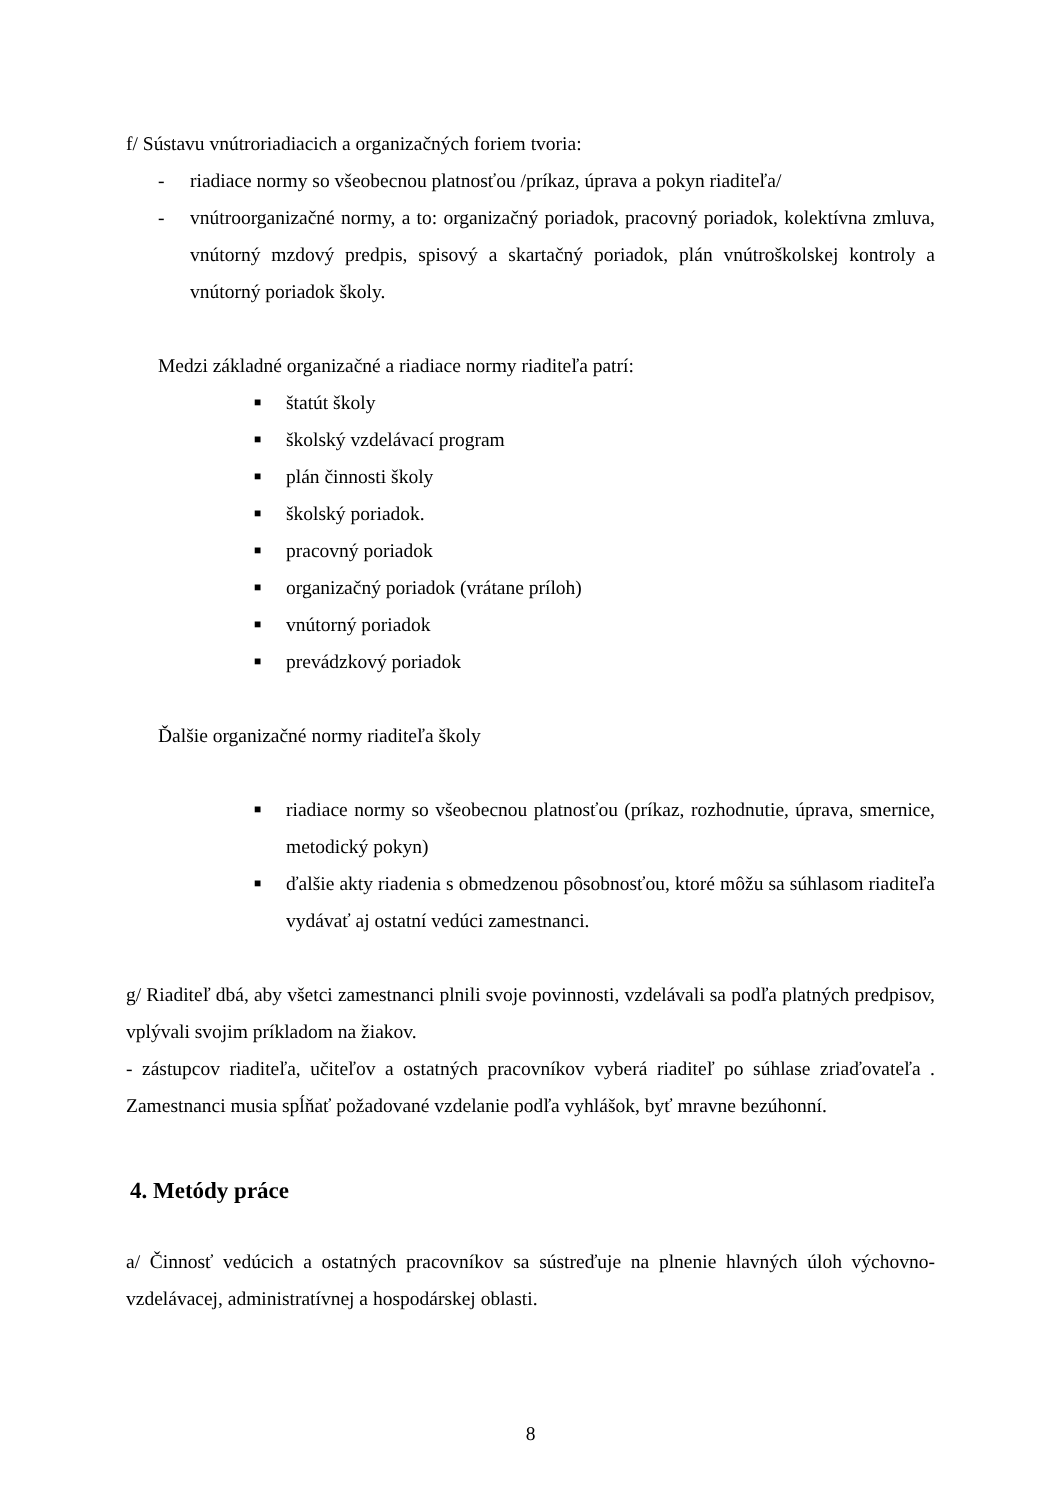f/ Sústavu vnútroriadiacich a organizačných foriem tvoria:
- riadiace normy so všeobecnou platnosťou /príkaz, úprava a pokyn riaditeľa/
- vnútroorganizačné normy, a to: organizačný poriadok, pracovný poriadok, kolektívna zmluva, vnútorný mzdový predpis, spisový a skartačný poriadok, plán vnútroškolskej kontroly a vnútorný poriadok školy.
Medzi základné organizačné a riadiace normy riaditeľa patrí:
■
štatút školy
■
školský vzdelávací program
■
plán činnosti školy
■
školský poriadok.
■
pracovný poriadok
■
organizačný poriadok (vrátane príloh)
■
vnútorný poriadok
■
prevádzkový poriadok
Ďalšie organizačné normy riaditeľa školy
■
riadiace normy so všeobecnou platnosťou (príkaz, rozhodnutie, úprava, smernice, metodický pokyn)
■
ďalšie akty riadenia s obmedzenou pôsobnosťou, ktoré môžu sa súhlasom riaditeľa vydávať aj ostatní vedúci zamestnanci.
g/ Riaditeľ dbá, aby všetci zamestnanci plnili svoje povinnosti, vzdelávali sa podľa platných predpisov, vplývali svojim príkladom na žiakov.
- zástupcov riaditeľa, učiteľov a ostatných pracovníkov vyberá riaditeľ po súhlase zriaďovateľa . Zamestnanci musia spĺňať požadované vzdelanie podľa vyhlášok, byť mravne bezúhonní.
4. Metódy práce
a/ Činnosť vedúcich a ostatných pracovníkov sa sústreďuje na plnenie hlavných úloh výchovno-vzdelávacej, administratívnej a hospodárskej oblasti.
8